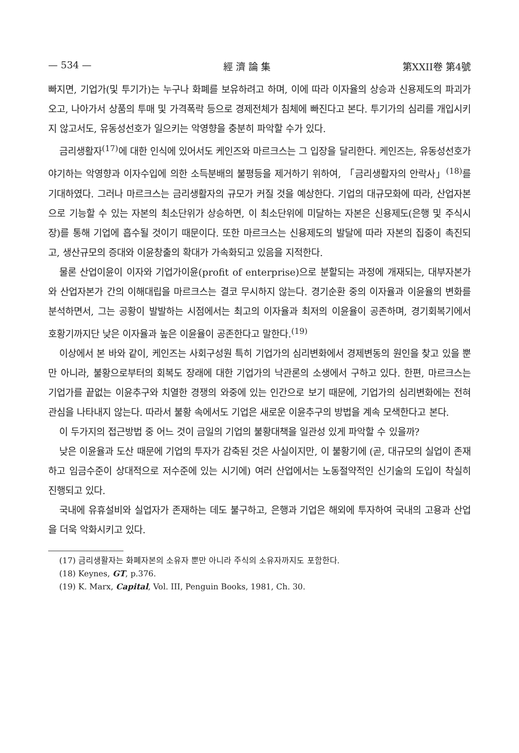— 534 — 經 濟 論 集 第XXII卷 第4號
빠지면, 기업가(및 투기가)는 누구나 화폐를 보유하려고 하며, 이에 따라 이자율의 상승과 신용제도의 파괴가 오고, 나아가서 상품의 투매 및 가격폭락 등으로 경제전체가 침체에 빠진다고 본다. 투기가의 심리를 개입시키지 않고서도, 유동성선호가 일으키는 악영향을 충분히 파악할 수가 있다.
금리생활자<sup>(17)</sup>에 대한 인식에 있어서도 케인즈와 마르크스는 그 입장을 달리한다. 케인즈는, 유동성선호가 야기하는 악영향과 이자수입에 의한 소득분배의 불평등을 제거하기 위하여, 「금리생활자의 안락사」<sup>(18)</sup>를 기대하였다. 그러나 마르크스는 금리생활자의 규모가 커질 것을 예상한다. 기업의 대규모화에 따라, 산업자본으로 기능할 수 있는 자본의 최소단위가 상승하면, 이 최소단위에 미달하는 자본은 신용제도(은행 및 주식시장)를 통해 기업에 흡수될 것이기 때문이다. 또한 마르크스는 신용제도의 발달에 따라 자본의 집중이 촉진되고, 생산규모의 증대와 이윤창출의 확대가 가속화되고 있음을 지적한다.
물론 산업이윤이 이자와 기업가이윤(profit of enterprise)으로 분할되는 과정에 개재되는, 대부자본가와 산업자본가 간의 이해대립을 마르크스는 결코 무시하지 않는다. 경기순환 중의 이자율과 이윤율의 변화를 분석하면서, 그는 공황이 발발하는 시점에서는 최고의 이자율과 최저의 이윤율이 공존하며, 경기회복기에서 호황기까지단 낮은 이자율과 높은 이윤율이 공존한다고 말한다.<sup>(19)</sup>
이상에서 본 바와 같이, 케인즈는 사회구성원 특히 기업가의 심리변화에서 경제변동의 원인을 찾고 있을 뿐만 아니라, 불황으로부터의 회복도 장래에 대한 기업가의 낙관론의 소생에서 구하고 있다. 한편, 마르크스는 기업가를 끝없는 이윤추구와 치열한 경쟁의 와중에 있는 인간으로 보기 때문에, 기업가의 심리변화에는 전혀 관심을 나타내지 않는다. 따라서 불황 속에서도 기업은 새로운 이윤추구의 방법을 계속 모색한다고 본다.
이 두가지의 접근방법 중 어느 것이 금일의 기업의 불황대책을 일관성 있게 파악할 수 있을까?
낮은 이윤율과 도산 때문에 기업의 투자가 감축된 것은 사실이지만, 이 불황기에 (곧, 대규모의 실업이 존재하고 임금수준이 상대적으로 저수준에 있는 시기에) 여러 산업에서는 노동절약적인 신기술의 도입이 착실히 진행되고 있다.
국내에 유휴설비와 실업자가 존재하는 데도 불구하고, 은행과 기업은 해외에 투자하여 국내의 고용과 산업을 더욱 악화시키고 있다.
(17) 금리생활자는 화폐자본의 소유자 뿐만 아니라 주식의 소유자까지도 포함한다.
(18) Keynes, GT, p.376.
(19) K. Marx, Capital, Vol. III, Penguin Books, 1981, Ch. 30.